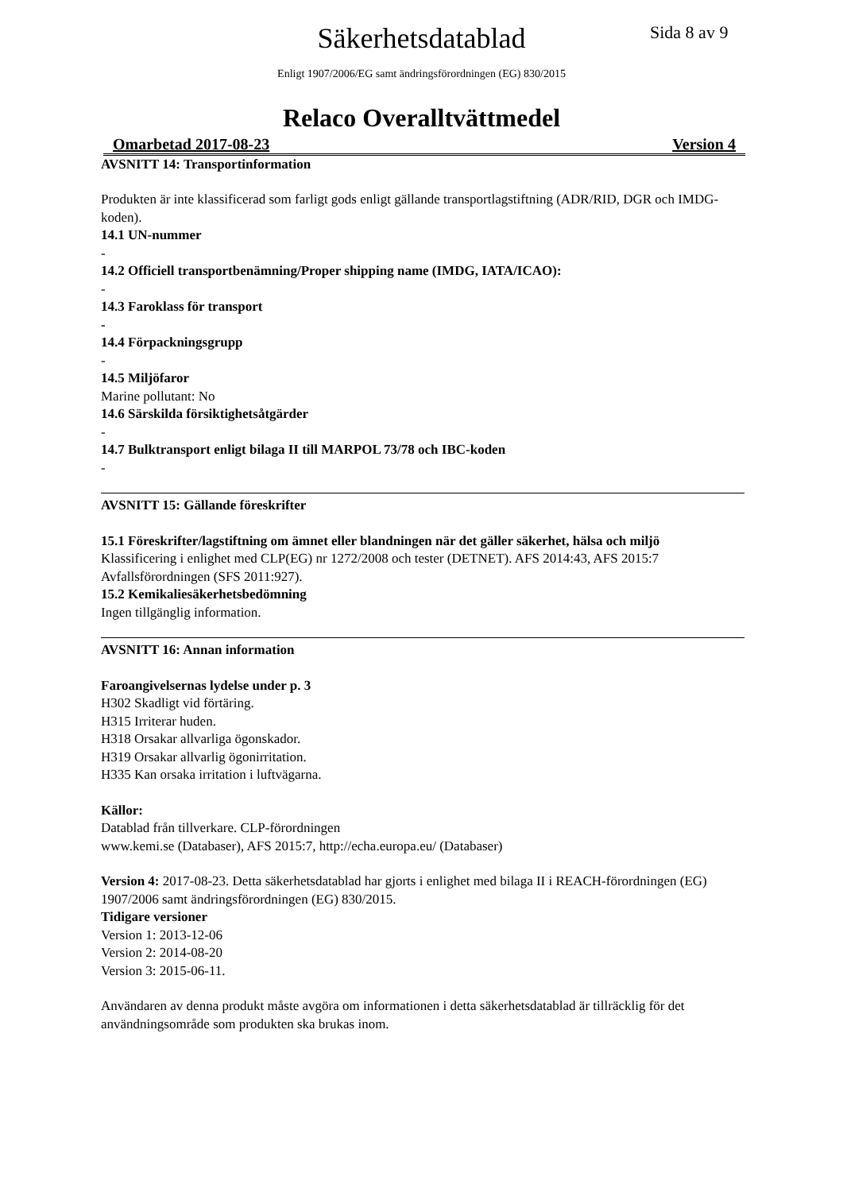Säkerhetsdatablad Sida 8 av 9
Enligt 1907/2006/EG samt ändringsförordningen (EG) 830/2015
Relaco Overalltvättmedel
Omarbetad 2017-08-23 Version 4
AVSNITT 14: Transportinformation
Produkten är inte klassificerad som farligt gods enligt gällande transportlagstiftning (ADR/RID, DGR och IMDG-koden).
14.1 UN-nummer
-
14.2 Officiell transportbenämning/Proper shipping name (IMDG, IATA/ICAO):
-
14.3 Faroklass för transport
-
14.4 Förpackningsgrupp
-
14.5 Miljöfaror
Marine pollutant: No
14.6 Särskilda försiktighetsåtgärder
-
14.7 Bulktransport enligt bilaga II till MARPOL 73/78 och IBC-koden
-
AVSNITT 15: Gällande föreskrifter
15.1 Föreskrifter/lagstiftning om ämnet eller blandningen när det gäller säkerhet, hälsa och miljö
Klassificering i enlighet med CLP(EG) nr 1272/2008 och tester (DETNET). AFS 2014:43, AFS 2015:7 Avfallsförordningen (SFS 2011:927).
15.2 Kemikaliesäkerhetsbedömning
Ingen tillgänglig information.
AVSNITT 16: Annan information
Faroangivelsernas lydelse under p. 3
H302 Skadligt vid förtäring.
H315 Irriterar huden.
H318 Orsakar allvarliga ögonskador.
H319 Orsakar allvarlig ögonirritation.
H335 Kan orsaka irritation i luftvägarna.
Källor:
Datablad från tillverkare. CLP-förordningen
www.kemi.se (Databaser), AFS 2015:7, http://echa.europa.eu/ (Databaser)
Version 4: 2017-08-23. Detta säkerhetsdatablad har gjorts i enlighet med bilaga II i REACH-förordningen (EG) 1907/2006 samt ändringsförordningen (EG) 830/2015.
Tidigare versioner
Version 1: 2013-12-06
Version 2: 2014-08-20
Version 3: 2015-06-11.
Användaren av denna produkt måste avgöra om informationen i detta säkerhetsdatablad är tillräcklig för det användningsområde som produkten ska brukas inom.